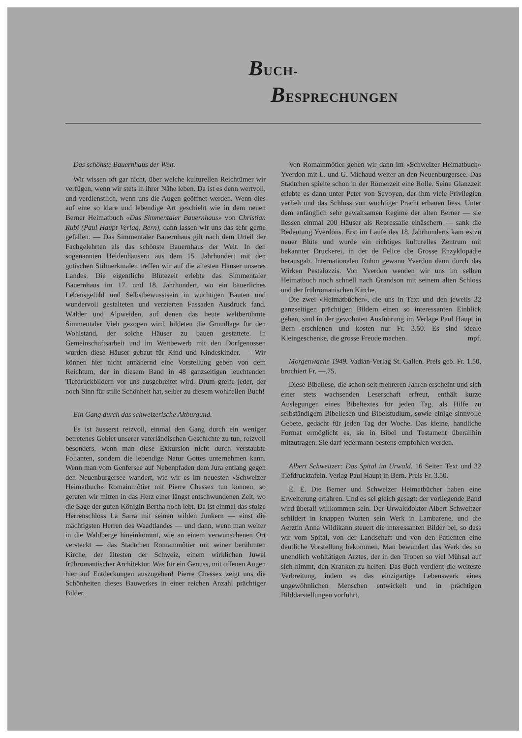BUCH-
BESPRECHUNGEN
Das schönste Bauernhaus der Welt.
Wir wissen oft gar nicht, über welche kulturellen Reichtümer wir verfügen, wenn wir stets in ihrer Nähe leben. Da ist es denn wertvoll, und verdienstlich, wenn uns die Augen geöffnet werden. Wenn dies auf eine so klare und lebendige Art geschieht wie in dem neuen Berner Heimatbuch «Das Simmentaler Bauernhaus» von Christian Rubi (Paul Haupt Verlag, Bern), dann lassen wir uns das sehr gerne gefallen. — Das Simmentaler Bauernhaus gilt nach dem Urteil der Fachgelehrten als das schönste Bauernhaus der Welt. In den sogenannten Heidenhäusern aus dem 15. Jahrhundert mit den gotischen Stilmerkmalen treffen wir auf die ältesten Häuser unseres Landes. Die eigentliche Blütezeit erlebte das Simmentaler Bauernhaus im 17. und 18. Jahrhundert, wo ein bäuerliches Lebensgefühl und Selbstbewusstsein in wuchtigen Bauten und wundervoll gestalteten und verzierten Fassaden Ausdruck fand. Wälder und Alpweiden, auf denen das heute weltberühmte Simmentaler Vieh gezogen wird, bildeten die Grundlage für den Wohlstand, der solche Häuser zu bauen gestattete. In Gemeinschaftsarbeit und im Wettbewerb mit den Dorfgenossen wurden diese Häuser gebaut für Kind und Kindeskinder. — Wir können hier nicht annähernd eine Vorstellung geben von dem Reichtum, der in diesem Band in 48 ganzseitigen leuchtenden Tiefdruckbildern vor uns ausgebreitet wird. Drum greife jeder, der noch Sinn für stille Schönheit hat, selber zu diesem wohlfeilen Buch!
Ein Gang durch das schweizerische Altburgund.
Es ist äusserst reizvoll, einmal den Gang durch ein weniger betretenes Gebiet unserer vaterländischen Geschichte zu tun, reizvoll besonders, wenn man diese Exkursion nicht durch verstaubte Folianten, sondern die lebendige Natur Gottes unternehmen kann. Wenn man vom Genfersee auf Nebenpfaden dem Jura entlang gegen den Neuenburgersee wandert, wie wir es im neuesten «Schweizer Heimatbuch» Romainmôtier mit Pierre Chessex tun können, so geraten wir mitten in das Herz einer längst entschwundenen Zeit, wo die Sage der guten Königin Bertha noch lebt. Da ist einmal das stolze Herrenschloss La Sarra mit seinen wilden Junkern — einst die mächtigsten Herren des Waadtlandes — und dann, wenn man weiter in die Waldberge hineinkommt, wie an einem verwunschenen Ort versteckt — das Städtchen Romainmôtier mit seiner berühmten Kirche, der ältesten der Schweiz, einem wirklichen Juwel frühromantischer Architektur. Was für ein Genuss, mit offenen Augen hier auf Entdeckungen auszugehen! Pierre Chessex zeigt uns die Schönheiten dieses Bauwerkes in einer reichen Anzahl prächtiger Bilder.
Von Romainmôtier gehen wir dann im «Schweizer Heimatbuch» Yverdon mit L. und G. Michaud weiter an den Neuenburgersee. Das Städtchen spielte schon in der Römerzeit eine Rolle. Seine Glanzzeit erlebte es dann unter Peter von Savoyen, der ihm viele Privilegien verlieh und das Schloss von wuchtiger Pracht erbauen liess. Unter dem anfänglich sehr gewaltsamen Regime der alten Berner — sie liessen einmal 200 Häuser als Repressalie einäschern — sank die Bedeutung Yverdons. Erst im Laufe des 18. Jahrhunderts kam es zu neuer Blüte und wurde ein richtiges kulturelles Zentrum mit bekannter Druckerei, in der de Felice die Grosse Enzyklopädie herausgab. Internationalen Ruhm gewann Yverdon dann durch das Wirken Pestalozzis. Von Yverdon wenden wir uns im selben Heimatbuch noch schnell nach Grandson mit seinem alten Schloss und der frühromanischen Kirche.
Die zwei «Heimatbücher», die uns in Text und den jeweils 32 ganzseitigen prächtigen Bildern einen so interessanten Einblick geben, sind in der gewohnten Ausführung im Verlage Paul Haupt in Bern erschienen und kosten nur Fr. 3.50. Es sind ideale Kleingeschenke, die grosse Freude machen. mpf.
Morgenwache 1949. Vadian-Verlag St. Gallen. Preis geb. Fr. 1.50, brochiert Fr. —.75.
Diese Bibellese, die schon seit mehreren Jahren erscheint und sich einer stets wachsenden Leserschaft erfreut, enthält kurze Auslegungen eines Bibeltextes für jeden Tag, als Hilfe zu selbständigem Bibellesen und Bibelstudium, sowie einige sinnvolle Gebete, gedacht für jeden Tag der Woche. Das kleine, handliche Format ermöglicht es, sie in Bibel und Testament überallhin mitzutragen. Sie darf jedermann bestens empfohlen werden.
Albert Schweitzer: Das Spital im Urwald. 16 Seiten Text und 32 Tiefdrucktafeln. Verlag Paul Haupt in Bern. Preis Fr. 3.50.
E. E. Die Berner und Schweizer Heimatbücher haben eine Erweiterung erfahren. Und es sei gleich gesagt: der vorliegende Band wird überall willkommen sein. Der Urwalddoktor Albert Schweitzer schildert in knappen Worten sein Werk in Lambarene, und die Aerztin Anna Wildikann steuert die interessanten Bilder bei, so dass wir vom Spital, von der Landschaft und von den Patienten eine deutliche Vorstellung bekommen. Man bewundert das Werk des so unendlich wohltätigen Arztes, der in den Tropen so viel Mühsal auf sich nimmt, den Kranken zu helfen. Das Buch verdient die weiteste Verbreitung, indem es das einzigartige Lebenswerk eines ungewöhnlichen Menschen entwickelt und in prächtigen Bilddarstellungen vorführt.